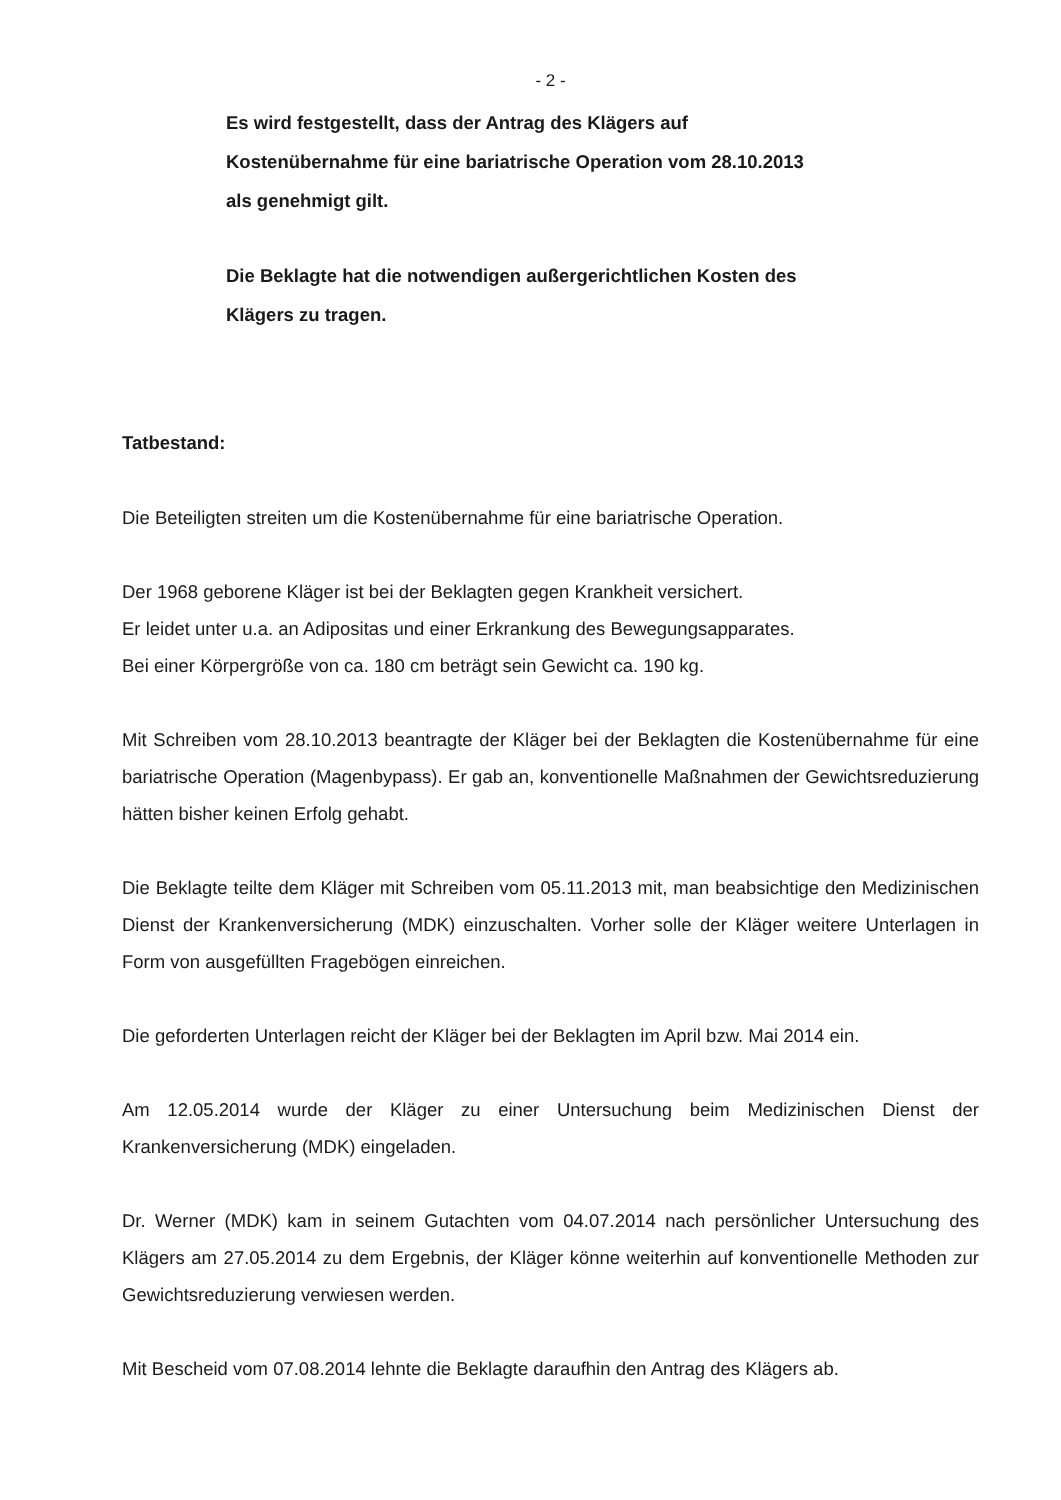- 2 -
Es wird festgestellt, dass der Antrag des Klägers auf
Kostenübernahme für eine bariatrische Operation vom 28.10.2013
als genehmigt gilt.
Die Beklagte hat die notwendigen außergerichtlichen Kosten des
Klägers zu tragen.
Tatbestand:
Die Beteiligten streiten um die Kostenübernahme für eine bariatrische Operation.
Der 1968 geborene Kläger ist bei der Beklagten gegen Krankheit versichert.
Er leidet unter u.a. an Adipositas und einer Erkrankung des Bewegungsapparates.
Bei einer Körpergröße von ca. 180 cm beträgt sein Gewicht ca. 190 kg.
Mit Schreiben vom 28.10.2013 beantragte der Kläger bei der Beklagten die Kostenübernahme für eine bariatrische Operation (Magenbypass). Er gab an, konventionelle Maßnahmen der Gewichtsreduzierung hätten bisher keinen Erfolg gehabt.
Die Beklagte teilte dem Kläger mit Schreiben vom 05.11.2013 mit, man beabsichtige den Medizinischen Dienst der Krankenversicherung (MDK) einzuschalten. Vorher solle der Kläger weitere Unterlagen in Form von ausgefüllten Fragebögen einreichen.
Die geforderten Unterlagen reicht der Kläger bei der Beklagten im April bzw. Mai 2014 ein.
Am 12.05.2014 wurde der Kläger zu einer Untersuchung beim Medizinischen Dienst der Krankenversicherung (MDK) eingeladen.
Dr. Werner (MDK) kam in seinem Gutachten vom 04.07.2014 nach persönlicher Untersuchung des Klägers am 27.05.2014 zu dem Ergebnis, der Kläger könne weiterhin auf konventionelle Methoden zur Gewichtsreduzierung verwiesen werden.
Mit Bescheid vom 07.08.2014 lehnte die Beklagte daraufhin den Antrag des Klägers ab.